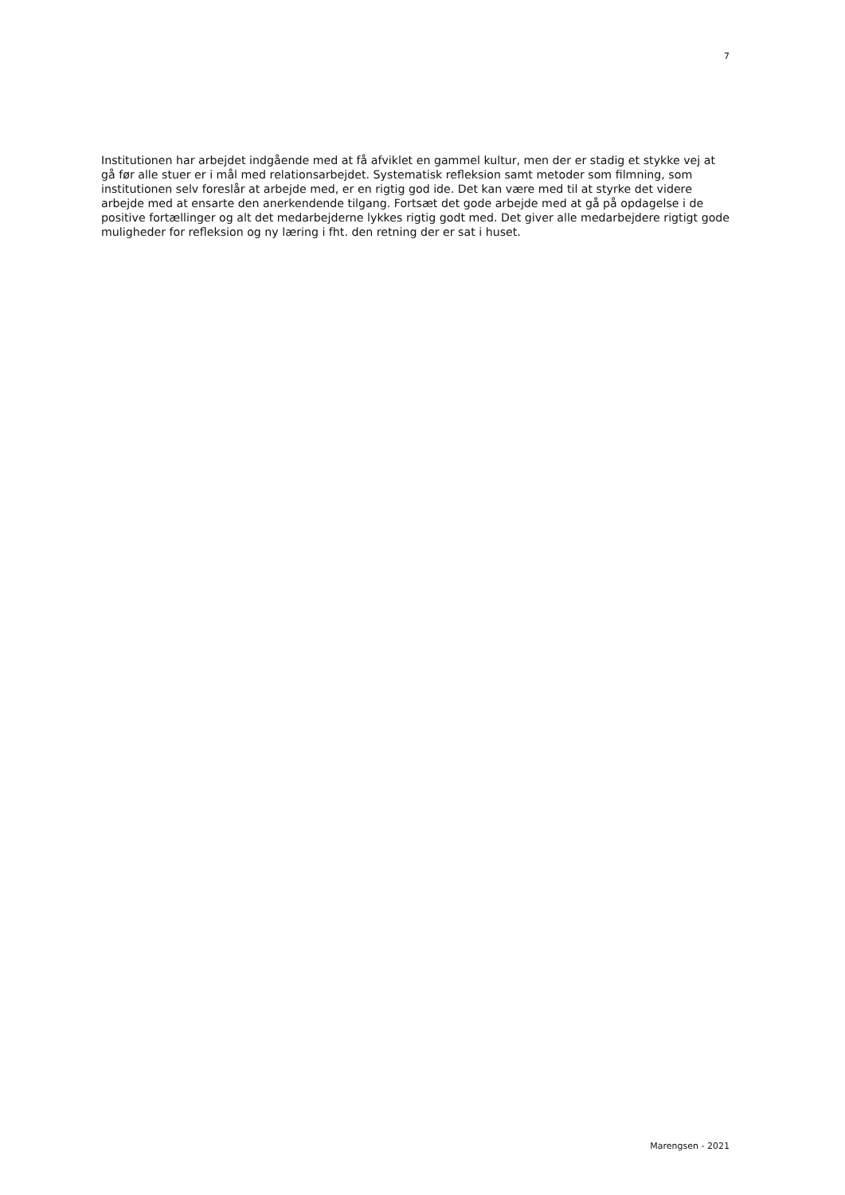7
Institutionen har arbejdet indgående med at få afviklet en gammel kultur, men der er stadig et stykke vej at gå før alle stuer er i mål med relationsarbejdet. Systematisk refleksion samt metoder som filmning, som institutionen selv foreslår at arbejde med, er en rigtig god ide. Det kan være med til at styrke det videre arbejde med at ensarte den anerkendende tilgang. Fortsæt det gode arbejde med at gå på opdagelse i de positive fortællinger og alt det medarbejderne lykkes rigtig godt med. Det giver alle medarbejdere rigtigt gode muligheder for refleksion og ny læring i fht. den retning der er sat i huset.
Marengsen - 2021